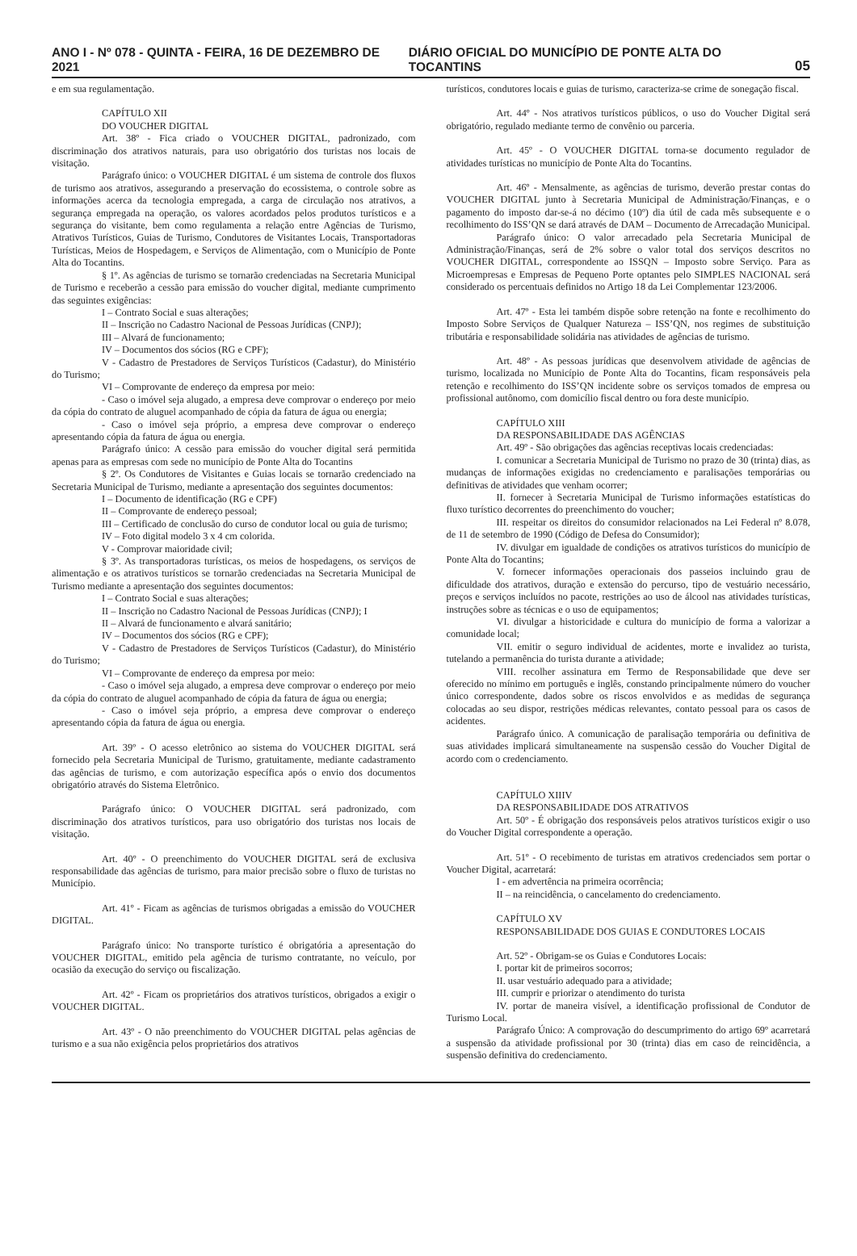ANO I - Nº 078 - QUINTA - FEIRA, 16 DE DEZEMBRO DE 2021 DIÁRIO OFICIAL DO MUNICÍPIO DE PONTE ALTA DO TOCANTINS 05
e em sua regulamentação.
CAPÍTULO XII
DO VOUCHER DIGITAL
Art. 38º - Fica criado o VOUCHER DIGITAL, padronizado, com discriminação dos atrativos naturais, para uso obrigatório dos turistas nos locais de visitação.
Parágrafo único: o VOUCHER DIGITAL é um sistema de controle dos fluxos de turismo aos atrativos, assegurando a preservação do ecossistema, o controle sobre as informações acerca da tecnologia empregada, a carga de circulação nos atrativos, a segurança empregada na operação, os valores acordados pelos produtos turísticos e a segurança do visitante, bem como regulamenta a relação entre Agências de Turismo, Atrativos Turísticos, Guias de Turismo, Condutores de Visitantes Locais, Transportadoras Turísticas, Meios de Hospedagem, e Serviços de Alimentação, com o Município de Ponte Alta do Tocantins.
§ 1º. As agências de turismo se tornarão credenciadas na Secretaria Municipal de Turismo e receberão a cessão para emissão do voucher digital, mediante cumprimento das seguintes exigências:
I – Contrato Social e suas alterações;
II – Inscrição no Cadastro Nacional de Pessoas Jurídicas (CNPJ);
III – Alvará de funcionamento;
IV – Documentos dos sócios (RG e CPF);
V - Cadastro de Prestadores de Serviços Turísticos (Cadastur), do Ministério do Turismo;
VI – Comprovante de endereço da empresa por meio:
- Caso o imóvel seja alugado, a empresa deve comprovar o endereço por meio da cópia do contrato de aluguel acompanhado de cópia da fatura de água ou energia;
- Caso o imóvel seja próprio, a empresa deve comprovar o endereço apresentando cópia da fatura de água ou energia.
Parágrafo único: A cessão para emissão do voucher digital será permitida apenas para as empresas com sede no município de Ponte Alta do Tocantins
§ 2º. Os Condutores de Visitantes e Guias locais se tornarão credenciado na Secretaria Municipal de Turismo, mediante a apresentação dos seguintes documentos:
I – Documento de identificação (RG e CPF)
II – Comprovante de endereço pessoal;
III – Certificado de conclusão do curso de condutor local ou guia de turismo;
IV – Foto digital modelo 3 x 4 cm colorida.
V - Comprovar maioridade civil;
§ 3º. As transportadoras turísticas, os meios de hospedagens, os serviços de alimentação e os atrativos turísticos se tornarão credenciadas na Secretaria Municipal de Turismo mediante a apresentação dos seguintes documentos:
I – Contrato Social e suas alterações;
II – Inscrição no Cadastro Nacional de Pessoas Jurídicas (CNPJ); I
II – Alvará de funcionamento e alvará sanitário;
IV – Documentos dos sócios (RG e CPF);
V - Cadastro de Prestadores de Serviços Turísticos (Cadastur), do Ministério do Turismo;
VI – Comprovante de endereço da empresa por meio:
- Caso o imóvel seja alugado, a empresa deve comprovar o endereço por meio da cópia do contrato de aluguel acompanhado de cópia da fatura de água ou energia;
- Caso o imóvel seja próprio, a empresa deve comprovar o endereço apresentando cópia da fatura de água ou energia.
Art. 39º - O acesso eletrônico ao sistema do VOUCHER DIGITAL será fornecido pela Secretaria Municipal de Turismo, gratuitamente, mediante cadastramento das agências de turismo, e com autorização específica após o envio dos documentos obrigatório através do Sistema Eletrônico.
Parágrafo único: O VOUCHER DIGITAL será padronizado, com discriminação dos atrativos turísticos, para uso obrigatório dos turistas nos locais de visitação.
Art. 40º - O preenchimento do VOUCHER DIGITAL será de exclusiva responsabilidade das agências de turismo, para maior precisão sobre o fluxo de turistas no Município.
Art. 41º - Ficam as agências de turismos obrigadas a emissão do VOUCHER DIGITAL.
Parágrafo único: No transporte turístico é obrigatória a apresentação do VOUCHER DIGITAL, emitido pela agência de turismo contratante, no veículo, por ocasião da execução do serviço ou fiscalização.
Art. 42º - Ficam os proprietários dos atrativos turísticos, obrigados a exigir o VOUCHER DIGITAL.
Art. 43º - O não preenchimento do VOUCHER DIGITAL pelas agências de turismo e a sua não exigência pelos proprietários dos atrativos
turísticos, condutores locais e guias de turismo, caracteriza-se crime de sonegação fiscal.
Art. 44º - Nos atrativos turísticos públicos, o uso do Voucher Digital será obrigatório, regulado mediante termo de convênio ou parceria.
Art. 45º - O VOUCHER DIGITAL torna-se documento regulador de atividades turísticas no município de Ponte Alta do Tocantins.
Art. 46º - Mensalmente, as agências de turismo, deverão prestar contas do VOUCHER DIGITAL junto à Secretaria Municipal de Administração/Finanças, e o pagamento do imposto dar-se-á no décimo (10º) dia útil de cada mês subsequente e o recolhimento do ISS’QN se dará através de DAM – Documento de Arrecadação Municipal.
Parágrafo único: O valor arrecadado pela Secretaria Municipal de Administração/Finanças, será de 2% sobre o valor total dos serviços descritos no VOUCHER DIGITAL, correspondente ao ISSQN – Imposto sobre Serviço. Para as Microempresas e Empresas de Pequeno Porte optantes pelo SIMPLES NACIONAL será considerado os percentuais definidos no Artigo 18 da Lei Complementar 123/2006.
Art. 47º - Esta lei também dispõe sobre retenção na fonte e recolhimento do Imposto Sobre Serviços de Qualquer Natureza – ISS’QN, nos regimes de substituição tributária e responsabilidade solidária nas atividades de agências de turismo.
Art. 48º - As pessoas jurídicas que desenvolvem atividade de agências de turismo, localizada no Município de Ponte Alta do Tocantins, ficam responsáveis pela retenção e recolhimento do ISS’QN incidente sobre os serviços tomados de empresa ou profissional autônomo, com domicílio fiscal dentro ou fora deste município.
CAPÍTULO XIII
DA RESPONSABILIDADE DAS AGÊNCIAS
Art. 49º - São obrigações das agências receptivas locais credenciadas:
I. comunicar a Secretaria Municipal de Turismo no prazo de 30 (trinta) dias, as mudanças de informações exigidas no credenciamento e paralisações temporárias ou definitivas de atividades que venham ocorrer;
II. fornecer à Secretaria Municipal de Turismo informações estatísticas do fluxo turístico decorrentes do preenchimento do voucher;
III. respeitar os direitos do consumidor relacionados na Lei Federal nº 8.078, de 11 de setembro de 1990 (Código de Defesa do Consumidor);
IV. divulgar em igualdade de condições os atrativos turísticos do município de Ponte Alta do Tocantins;
V. fornecer informações operacionais dos passeios incluindo grau de dificuldade dos atrativos, duração e extensão do percurso, tipo de vestuário necessário, preços e serviços incluídos no pacote, restrições ao uso de álcool nas atividades turísticas, instruções sobre as técnicas e o uso de equipamentos;
VI. divulgar a historicidade e cultura do município de forma a valorizar a comunidade local;
VII. emitir o seguro individual de acidentes, morte e invalidez ao turista, tutelando a permanência do turista durante a atividade;
VIII. recolher assinatura em Termo de Responsabilidade que deve ser oferecido no mínimo em português e inglês, constando principalmente número do voucher único correspondente, dados sobre os riscos envolvidos e as medidas de segurança colocadas ao seu dispor, restrições médicas relevantes, contato pessoal para os casos de acidentes.
Parágrafo único. A comunicação de paralisação temporária ou definitiva de suas atividades implicará simultaneamente na suspensão cessão do Voucher Digital de acordo com o credenciamento.
CAPÍTULO XIIIV
DA RESPONSABILIDADE DOS ATRATIVOS
Art. 50º - É obrigação dos responsáveis pelos atrativos turísticos exigir o uso do Voucher Digital correspondente a operação.
Art. 51º - O recebimento de turistas em atrativos credenciados sem portar o Voucher Digital, acarretará:
I - em advertência na primeira ocorrência;
II – na reincidência, o cancelamento do credenciamento.
CAPÍTULO XV
RESPONSABILIDADE DOS GUIAS E CONDUTORES LOCAIS
Art. 52º - Obrigam-se os Guias e Condutores Locais:
I. portar kit de primeiros socorros;
II. usar vestuário adequado para a atividade;
III. cumprir e priorizar o atendimento do turista
IV. portar de maneira visível, a identificação profissional de Condutor de Turismo Local.
Parágrafo Único: A comprovação do descumprimento do artigo 69º acarretará a suspensão da atividade profissional por 30 (trinta) dias em caso de reincidência, a suspensão definitiva do credenciamento.